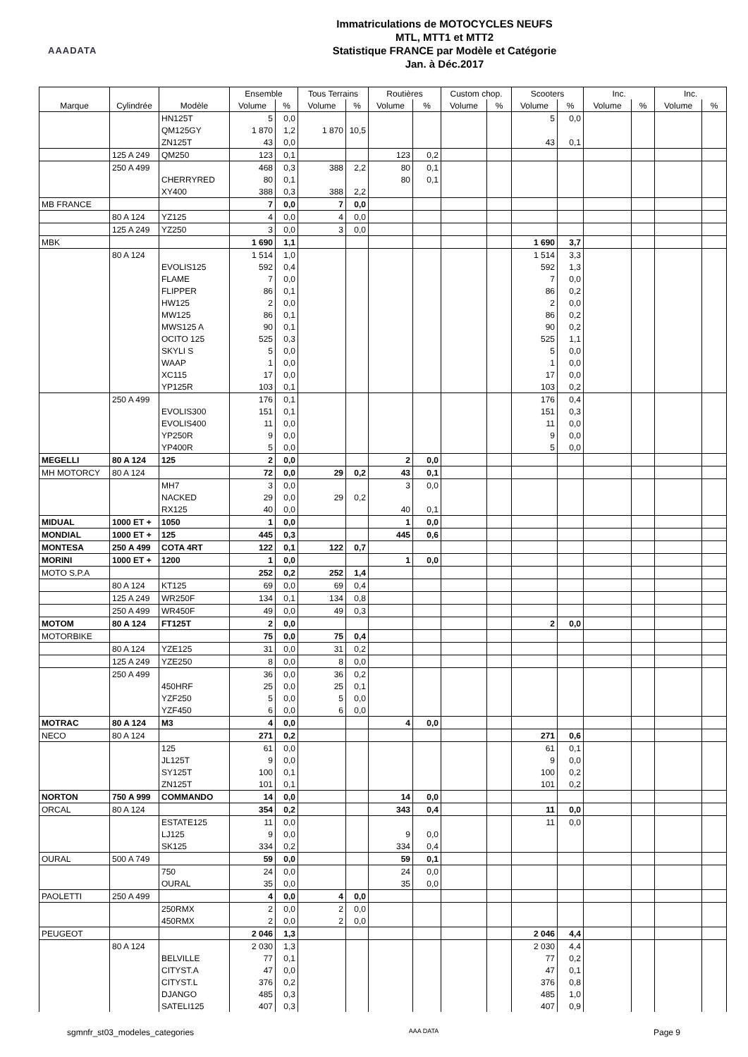AAADATA
Immatriculations de MOTOCYCLES NEUFS
MTL, MTT1 et MTT2
Statistique FRANCE par Modèle et Catégorie
Jan. à Déc.2017
| | | | Ensemble | | Tous Terrains | | Routières | | Custom chop. | | Scooters | | Inc. | | Inc. | |
| --- | --- | --- | --- | --- | --- | --- | --- | --- | --- | --- | --- | --- | --- | --- | --- | --- |
| Marque | Cylindrée | Modèle | Volume | % | Volume | % | Volume | % | Volume | % | Volume | % | Volume | % | Volume | % |
| | | HN125T | 5 | 0,0 | | | | | | | 5 | 0,0 | | | | |
| | | QM125GY | 1 870 | 1,2 | 1 870 | 10,5 | | | | | | | | | | |
| | | ZN125T | 43 | 0,0 | | | | | | | 43 | 0,1 | | | | |
| | 125 A 249 | QM250 | 123 | 0,1 | | | 123 | 0,2 | | | | | | | | |
| | 250 A 499 | | 468 | 0,3 | 388 | 2,2 | 80 | 0,1 | | | | | | | | |
| | | CHERRYRED | 80 | 0,1 | | | 80 | 0,1 | | | | | | | | |
| | | XY400 | 388 | 0,3 | 388 | 2,2 | | | | | | | | | | |
| MB FRANCE | | | 7 | 0,0 | 7 | 0,0 | | | | | | | | | | |
| | 80 A 124 | YZ125 | 4 | 0,0 | 4 | 0,0 | | | | | | | | | | |
| | 125 A 249 | YZ250 | 3 | 0,0 | 3 | 0,0 | | | | | | | | | | |
| MBK | | | 1 690 | 1,1 | | | | | | | 1 690 | 3,7 | | | | |
| | 80 A 124 | | 1 514 | 1,0 | | | | | | | 1 514 | 3,3 | | | | |
| | | EVOLIS125 | 592 | 0,4 | | | | | | | 592 | 1,3 | | | | |
| | | FLAME | 7 | 0,0 | | | | | | | 7 | 0,0 | | | | |
| | | FLIPPER | 86 | 0,1 | | | | | | | 86 | 0,2 | | | | |
| | | HW125 | 2 | 0,0 | | | | | | | 2 | 0,0 | | | | |
| | | MW125 | 86 | 0,1 | | | | | | | 86 | 0,2 | | | | |
| | | MWS125 A | 90 | 0,1 | | | | | | | 90 | 0,2 | | | | |
| | | OCITO 125 | 525 | 0,3 | | | | | | | 525 | 1,1 | | | | |
| | | SKYLI S | 5 | 0,0 | | | | | | | 5 | 0,0 | | | | |
| | | WAAP | 1 | 0,0 | | | | | | | 1 | 0,0 | | | | |
| | | XC115 | 17 | 0,0 | | | | | | | 17 | 0,0 | | | | |
| | | YP125R | 103 | 0,1 | | | | | | | 103 | 0,2 | | | | |
| | 250 A 499 | | 176 | 0,1 | | | | | | | 176 | 0,4 | | | | |
| | | EVOLIS300 | 151 | 0,1 | | | | | | | 151 | 0,3 | | | | |
| | | EVOLIS400 | 11 | 0,0 | | | | | | | 11 | 0,0 | | | | |
| | | YP250R | 9 | 0,0 | | | | | | | 9 | 0,0 | | | | |
| | | YP400R | 5 | 0,0 | | | | | | | 5 | 0,0 | | | | |
| MEGELLI | 80 A 124 | 125 | 2 | 0,0 | | | 2 | 0,0 | | | | | | | | |
| MH MOTORCY | 80 A 124 | | 72 | 0,0 | 29 | 0,2 | 43 | 0,1 | | | | | | | | |
| | | MH7 | 3 | 0,0 | | | 3 | 0,0 | | | | | | | | |
| | | NACKED | 29 | 0,0 | 29 | 0,2 | | | | | | | | | | |
| | | RX125 | 40 | 0,0 | | | 40 | 0,1 | | | | | | | | |
| MIDUAL | 1000 ET + | 1050 | 1 | 0,0 | | | 1 | 0,0 | | | | | | | | |
| MONDIAL | 1000 ET + | 125 | 445 | 0,3 | | | 445 | 0,6 | | | | | | | | |
| MONTESA | 250 A 499 | COTA 4RT | 122 | 0,1 | 122 | 0,7 | | | | | | | | | | |
| MORINI | 1000 ET + | 1200 | 1 | 0,0 | | | 1 | 0,0 | | | | | | | | |
| MOTO S.P.A | | | 252 | 0,2 | 252 | 1,4 | | | | | | | | | | |
| | 80 A 124 | KT125 | 69 | 0,0 | 69 | 0,4 | | | | | | | | | | |
| | 125 A 249 | WR250F | 134 | 0,1 | 134 | 0,8 | | | | | | | | | | |
| | 250 A 499 | WR450F | 49 | 0,0 | 49 | 0,3 | | | | | | | | | | |
| MOTOM | 80 A 124 | FT125T | 2 | 0,0 | | | | | | | 2 | 0,0 | | | | |
| MOTORBIKE | | | 75 | 0,0 | 75 | 0,4 | | | | | | | | | | |
| | 80 A 124 | YZE125 | 31 | 0,0 | 31 | 0,2 | | | | | | | | | | |
| | 125 A 249 | YZE250 | 8 | 0,0 | 8 | 0,0 | | | | | | | | | | |
| | 250 A 499 | | 36 | 0,0 | 36 | 0,2 | | | | | | | | | | |
| | | 450HRF | 25 | 0,0 | 25 | 0,1 | | | | | | | | | | |
| | | YZF250 | 5 | 0,0 | 5 | 0,0 | | | | | | | | | | |
| | | YZF450 | 6 | 0,0 | 6 | 0,0 | | | | | | | | | | |
| MOTRAC | 80 A 124 | M3 | 4 | 0,0 | | | 4 | 0,0 | | | | | | | | |
| NECO | 80 A 124 | | 271 | 0,2 | | | | | | | 271 | 0,6 | | | | |
| | | 125 | 61 | 0,0 | | | | | | | 61 | 0,1 | | | | |
| | | JL125T | 9 | 0,0 | | | | | | | 9 | 0,0 | | | | |
| | | SY125T | 100 | 0,1 | | | | | | | 100 | 0,2 | | | | |
| | | ZN125T | 101 | 0,1 | | | | | | | 101 | 0,2 | | | | |
| NORTON | 750 A 999 | COMMANDO | 14 | 0,0 | | | 14 | 0,0 | | | | | | | | |
| ORCAL | 80 A 124 | | 354 | 0,2 | | | 343 | 0,4 | | | 11 | 0,0 | | | | |
| | | ESTATE125 | 11 | 0,0 | | | | | | | 11 | 0,0 | | | | |
| | | LJ125 | 9 | 0,0 | | | 9 | 0,0 | | | | | | | | |
| | | SK125 | 334 | 0,2 | | | 334 | 0,4 | | | | | | | | |
| OURAL | 500 A 749 | | 59 | 0,0 | | | 59 | 0,1 | | | | | | | | |
| | | 750 | 24 | 0,0 | | | 24 | 0,0 | | | | | | | | |
| | | OURAL | 35 | 0,0 | | | 35 | 0,0 | | | | | | | | |
| PAOLETTI | 250 A 499 | | 4 | 0,0 | 4 | 0,0 | | | | | | | | | | |
| | | 250RMX | 2 | 0,0 | 2 | 0,0 | | | | | | | | | | |
| | | 450RMX | 2 | 0,0 | 2 | 0,0 | | | | | | | | | | |
| PEUGEOT | | | 2 046 | 1,3 | | | | | | | 2 046 | 4,4 | | | | |
| | 80 A 124 | | 2 030 | 1,3 | | | | | | | 2 030 | 4,4 | | | | |
| | | BELVILLE | 77 | 0,1 | | | | | | | 77 | 0,2 | | | | |
| | | CITYST.A | 47 | 0,0 | | | | | | | 47 | 0,1 | | | | |
| | | CITYST.L | 376 | 0,2 | | | | | | | 376 | 0,8 | | | | |
| | | DJANGO | 485 | 0,3 | | | | | | | 485 | 1,0 | | | | |
| | | SATELI125 | 407 | 0,3 | | | | | | | 407 | 0,9 | | | | |
sgmnfr_st03_modeles_categories AAA DATA Page 9